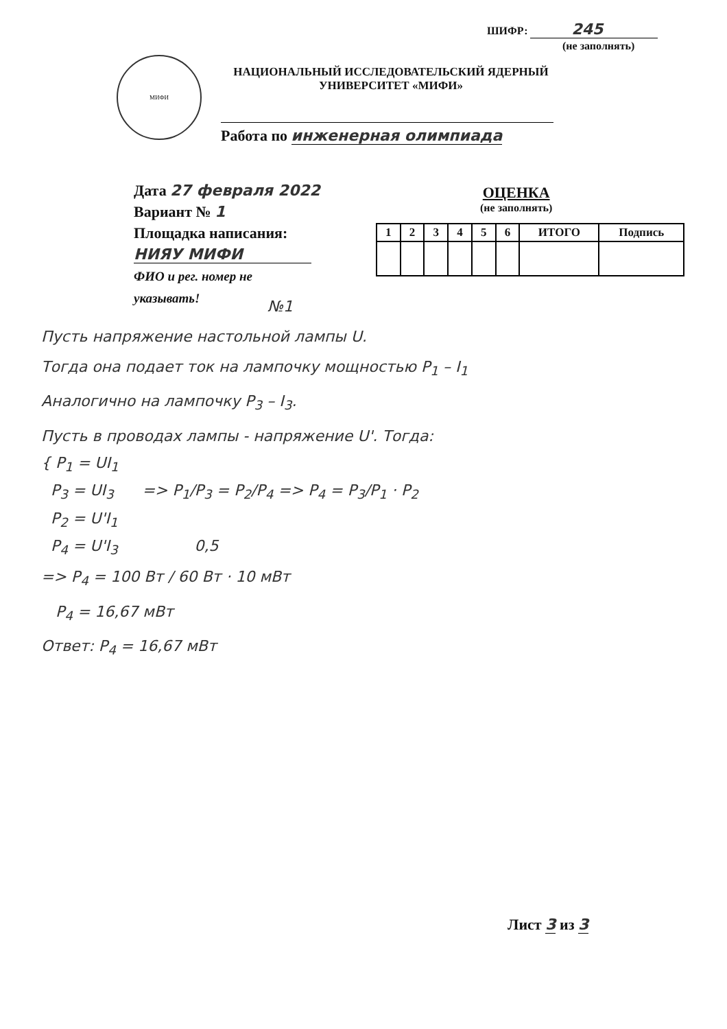ШИФР: 245
(не заполнять)
МИФИ
НАЦИОНАЛЬНЫЙ ИССЛЕДОВАТЕЛЬСКИЙ ЯДЕРНЫЙ
УНИВЕРСИТЕТ «МИФИ»
Работа по инженерная олимпиада
Дата 27 февраля 2022
Вариант № 1
Площадка написания:
НИЯУ МИФИ
ФИО и рег. номер не
указывать!
ОЦЕНКА
(не заполнять)
| 1 | 2 | 3 | 4 | 5 | 6 | ИТОГО | Подпись |
| --- | --- | --- | --- | --- | --- | --- | --- |
№1
Пусть напряжение настольной лампы U.
Тогда она подает ток на лампочку мощностью P<sub>1</sub> – I<sub>1</sub>
Аналогично на лампочку P<sub>3</sub> – I<sub>3</sub>.
Пусть в проводах лампы - напряжение U'. Тогда:
{ P<sub>1</sub> = UI<sub>1</sub>
P<sub>3</sub> = UI<sub>3</sub> => P<sub>1</sub>/P<sub>3</sub> = P<sub>2</sub>/P<sub>4</sub> => P<sub>4</sub> = P<sub>3</sub>/P<sub>1</sub> · P<sub>2</sub>
P<sub>2</sub> = U'I<sub>1</sub>
P<sub>4</sub> = U'I<sub>3</sub> 0,5
=> P<sub>4</sub> = 100 Вт / 60 Вт · 10 мВт
P<sub>4</sub> = 16,67 мВт
Ответ: P<sub>4</sub> = 16,67 мВт
Лист 3 из 3